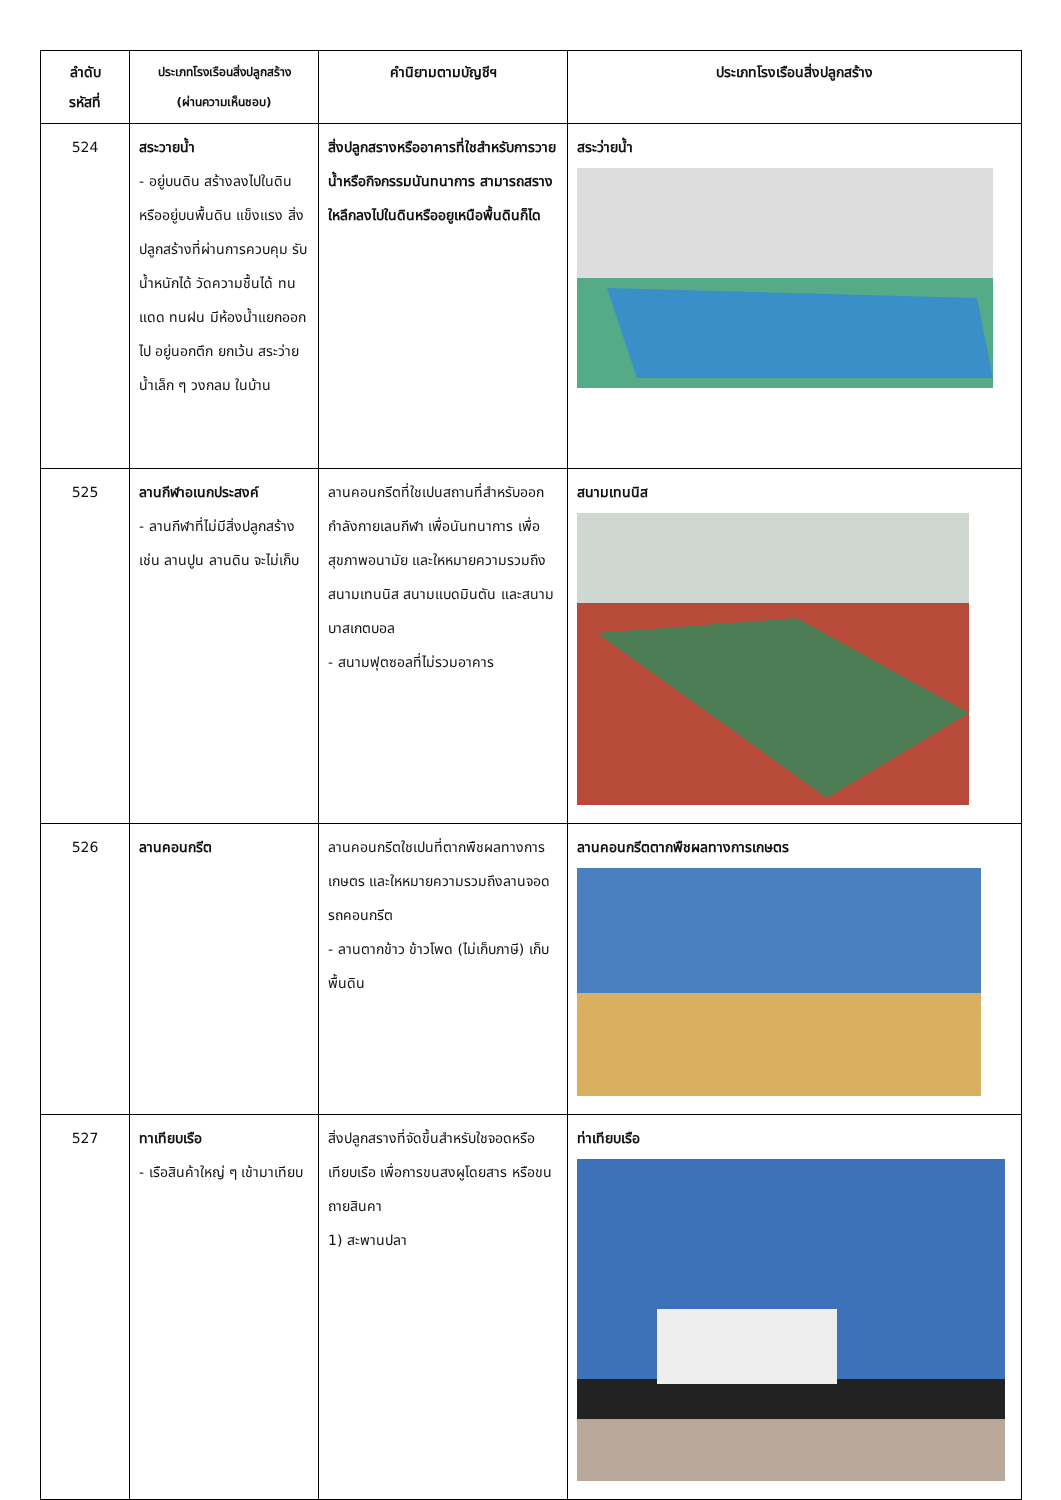| ลำดับ รหัสที่ | ประเภทโรงเรือนสิ่งปลูกสร้าง (ผ่านความเห็นชอบ) | คำนิยามตามบัญชีฯ | ประเภทโรงเรือนสิ่งปลูกสร้าง |
| --- | --- | --- | --- |
| 524 | สระวายน้ำ - อยู่บนดิน สร้างลงไปในดิน หรืออยู่บนพื้นดิน แข็งแรง สิ่งปลูกสร้างที่ผ่านการควบคุม รับน้ำหนักได้ วัดความชื้นได้ ทนแดด ทนฝน มีห้องน้ำแยกออกไป อยู่นอกตึก ยกเว้น สระว่ายน้ำเล็ก ๆ วงกลม ในบ้าน | สิ่งปลูกสรางหรืออาคารที่ใชสำหรับการวายน้ำหรือกิจกรรมนันทนาการ สามารถสรางใหลึกลงไปในดินหรืออยูเหนือพื้นดินก็ได | สระว่ายน้ำ |
| 525 | ลานกีฬาอเนกประสงค์ - ลานกีฬาที่ไม่มีสิ่งปลูกสร้าง เช่น ลานปูน ลานดิน จะไม่เก็บ | ลานคอนกรีตที่ใชเปนสถานที่สำหรับออกกำลังกายเลนกีฬา เพื่อนันทนาการ เพื่อสุขภาพอนามัย และใหหมายความรวมถึงสนามเทนนิส สนามแบดมินตัน และสนามบาสเกตบอล - สนามฟุตซอลที่ไม่รวมอาคาร | สนามเทนนิส |
| 526 | ลานคอนกรีต | ลานคอนกรีตใชเปนที่ตากพืชผลทางการเกษตร และใหหมายความรวมถึงลานจอดรถคอนกรีต - ลานตากข้าว ข้าวโพด (ไม่เก็บภาษี) เก็บพื้นดิน | ลานคอนกรีตตากพืชผลทางการเกษตร |
| 527 | ทาเทียบเรือ - เรือสินค้าใหญ่ ๆ เข้ามาเทียบ | สิ่งปลูกสรางที่จัดขึ้นสำหรับใชจอดหรือเทียบเรือ เพื่อการขนสงผูโดยสาร หรือขนถายสินคา 1) สะพานปลา | ท่าเทียบเรือ |